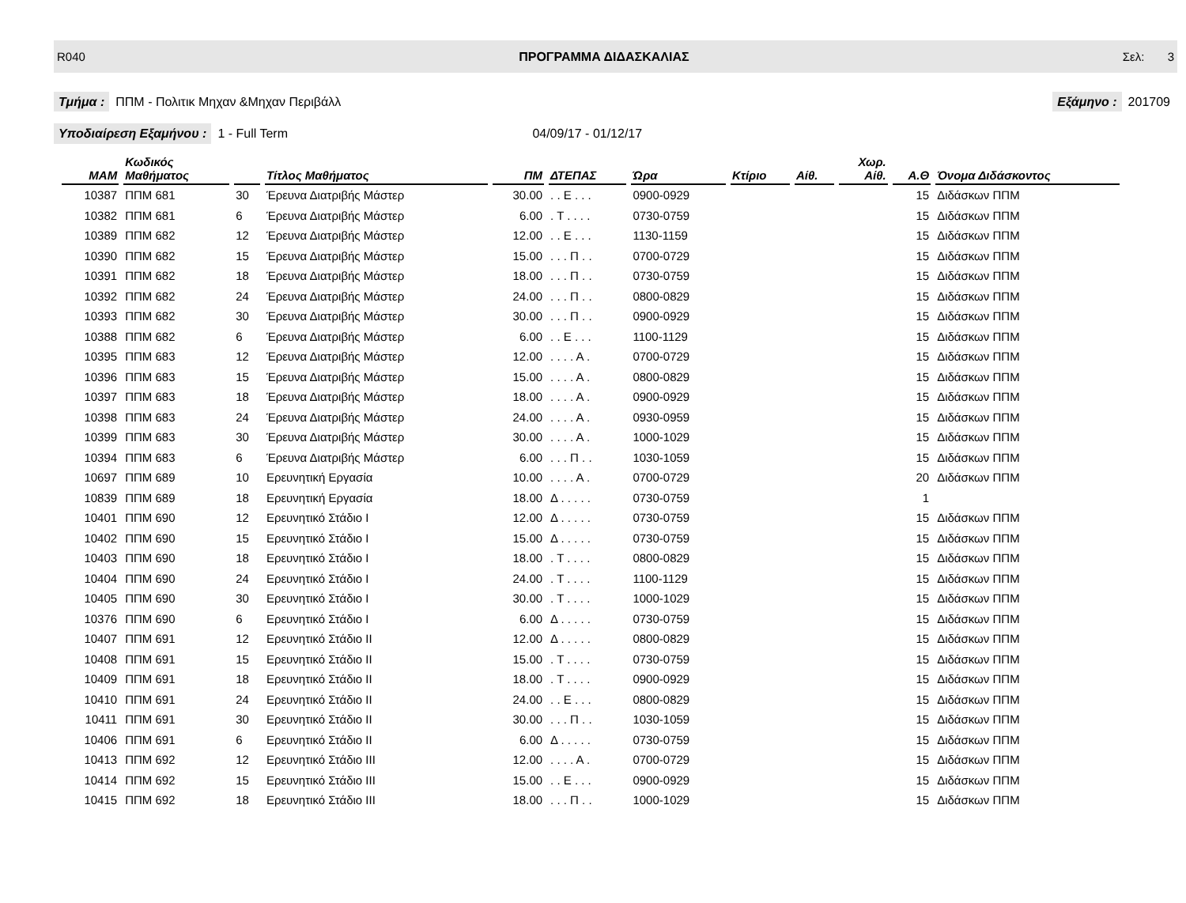R040 ΠΡΟΓΡΑΜΜΑ ΔΙΔΑΣΚΑΛΙΑΣ Σελ: 3
Τμήμα : ΠΠΜ - Πολιτικ Μηχαν &Μηχαν Περιβάλλ
Εξάμηνο : 201709
Υποδιαίρεση Εξαμήνου : 1 - Full Term 04/09/17 - 01/12/17
| MAM | Κωδικός Μαθήματος | | Τίτλος Μαθήματος | ΠΜ | ΔΤΕΠΑΣ | Ώρα | Κτίριο | Αίθ. | Χωρ. Αίθ. | Α.Θ | Όνομα Διδάσκοντος |
| --- | --- | --- | --- | --- | --- | --- | --- | --- | --- | --- | --- |
| 10387 | ΠΠΜ 681 | 30 | Έρευνα Διατριβής Μάστερ | 30.00 | . . Ε . . . | 0900-0929 | | | | 15 | Διδάσκων ΠΠΜ |
| 10382 | ΠΠΜ 681 | 6 | Έρευνα Διατριβής Μάστερ | 6.00 | . Τ . . . . | 0730-0759 | | | | 15 | Διδάσκων ΠΠΜ |
| 10389 | ΠΠΜ 682 | 12 | Έρευνα Διατριβής Μάστερ | 12.00 | . . Ε . . . | 1130-1159 | | | | 15 | Διδάσκων ΠΠΜ |
| 10390 | ΠΠΜ 682 | 15 | Έρευνα Διατριβής Μάστερ | 15.00 | . . . Π . . | 0700-0729 | | | | 15 | Διδάσκων ΠΠΜ |
| 10391 | ΠΠΜ 682 | 18 | Έρευνα Διατριβής Μάστερ | 18.00 | . . . Π . . | 0730-0759 | | | | 15 | Διδάσκων ΠΠΜ |
| 10392 | ΠΠΜ 682 | 24 | Έρευνα Διατριβής Μάστερ | 24.00 | . . . Π . . | 0800-0829 | | | | 15 | Διδάσκων ΠΠΜ |
| 10393 | ΠΠΜ 682 | 30 | Έρευνα Διατριβής Μάστερ | 30.00 | . . . Π . . | 0900-0929 | | | | 15 | Διδάσκων ΠΠΜ |
| 10388 | ΠΠΜ 682 | 6 | Έρευνα Διατριβής Μάστερ | 6.00 | . . Ε . . . | 1100-1129 | | | | 15 | Διδάσκων ΠΠΜ |
| 10395 | ΠΠΜ 683 | 12 | Έρευνα Διατριβής Μάστερ | 12.00 | . . . . Α . | 0700-0729 | | | | 15 | Διδάσκων ΠΠΜ |
| 10396 | ΠΠΜ 683 | 15 | Έρευνα Διατριβής Μάστερ | 15.00 | . . . . Α . | 0800-0829 | | | | 15 | Διδάσκων ΠΠΜ |
| 10397 | ΠΠΜ 683 | 18 | Έρευνα Διατριβής Μάστερ | 18.00 | . . . . Α . | 0900-0929 | | | | 15 | Διδάσκων ΠΠΜ |
| 10398 | ΠΠΜ 683 | 24 | Έρευνα Διατριβής Μάστερ | 24.00 | . . . . Α . | 0930-0959 | | | | 15 | Διδάσκων ΠΠΜ |
| 10399 | ΠΠΜ 683 | 30 | Έρευνα Διατριβής Μάστερ | 30.00 | . . . . Α . | 1000-1029 | | | | 15 | Διδάσκων ΠΠΜ |
| 10394 | ΠΠΜ 683 | 6 | Έρευνα Διατριβής Μάστερ | 6.00 | . . . Π . . | 1030-1059 | | | | 15 | Διδάσκων ΠΠΜ |
| 10697 | ΠΠΜ 689 | 10 | Ερευνητική Εργασία | 10.00 | . . . . Α . | 0700-0729 | | | | 20 | Διδάσκων ΠΠΜ |
| 10839 | ΠΠΜ 689 | 18 | Ερευνητική Εργασία | 18.00 | Δ . . . . . | 0730-0759 | | | | 1 | |
| 10401 | ΠΠΜ 690 | 12 | Ερευνητικό Στάδιο Ι | 12.00 | Δ . . . . . | 0730-0759 | | | | 15 | Διδάσκων ΠΠΜ |
| 10402 | ΠΠΜ 690 | 15 | Ερευνητικό Στάδιο Ι | 15.00 | Δ . . . . . | 0730-0759 | | | | 15 | Διδάσκων ΠΠΜ |
| 10403 | ΠΠΜ 690 | 18 | Ερευνητικό Στάδιο Ι | 18.00 | . Τ . . . . | 0800-0829 | | | | 15 | Διδάσκων ΠΠΜ |
| 10404 | ΠΠΜ 690 | 24 | Ερευνητικό Στάδιο Ι | 24.00 | . Τ . . . . | 1100-1129 | | | | 15 | Διδάσκων ΠΠΜ |
| 10405 | ΠΠΜ 690 | 30 | Ερευνητικό Στάδιο Ι | 30.00 | . Τ . . . . | 1000-1029 | | | | 15 | Διδάσκων ΠΠΜ |
| 10376 | ΠΠΜ 690 | 6 | Ερευνητικό Στάδιο Ι | 6.00 | Δ . . . . . | 0730-0759 | | | | 15 | Διδάσκων ΠΠΜ |
| 10407 | ΠΠΜ 691 | 12 | Ερευνητικό Στάδιο ΙΙ | 12.00 | Δ . . . . . | 0800-0829 | | | | 15 | Διδάσκων ΠΠΜ |
| 10408 | ΠΠΜ 691 | 15 | Ερευνητικό Στάδιο ΙΙ | 15.00 | . Τ . . . . | 0730-0759 | | | | 15 | Διδάσκων ΠΠΜ |
| 10409 | ΠΠΜ 691 | 18 | Ερευνητικό Στάδιο ΙΙ | 18.00 | . Τ . . . . | 0900-0929 | | | | 15 | Διδάσκων ΠΠΜ |
| 10410 | ΠΠΜ 691 | 24 | Ερευνητικό Στάδιο ΙΙ | 24.00 | . . Ε . . . | 0800-0829 | | | | 15 | Διδάσκων ΠΠΜ |
| 10411 | ΠΠΜ 691 | 30 | Ερευνητικό Στάδιο ΙΙ | 30.00 | . . . Π . . | 1030-1059 | | | | 15 | Διδάσκων ΠΠΜ |
| 10406 | ΠΠΜ 691 | 6 | Ερευνητικό Στάδιο ΙΙ | 6.00 | Δ . . . . . | 0730-0759 | | | | 15 | Διδάσκων ΠΠΜ |
| 10413 | ΠΠΜ 692 | 12 | Ερευνητικό Στάδιο ΙΙΙ | 12.00 | . . . . Α . | 0700-0729 | | | | 15 | Διδάσκων ΠΠΜ |
| 10414 | ΠΠΜ 692 | 15 | Ερευνητικό Στάδιο ΙΙΙ | 15.00 | . . Ε . . . | 0900-0929 | | | | 15 | Διδάσκων ΠΠΜ |
| 10415 | ΠΠΜ 692 | 18 | Ερευνητικό Στάδιο ΙΙΙ | 18.00 | . . . Π . . | 1000-1029 | | | | 15 | Διδάσκων ΠΠΜ |